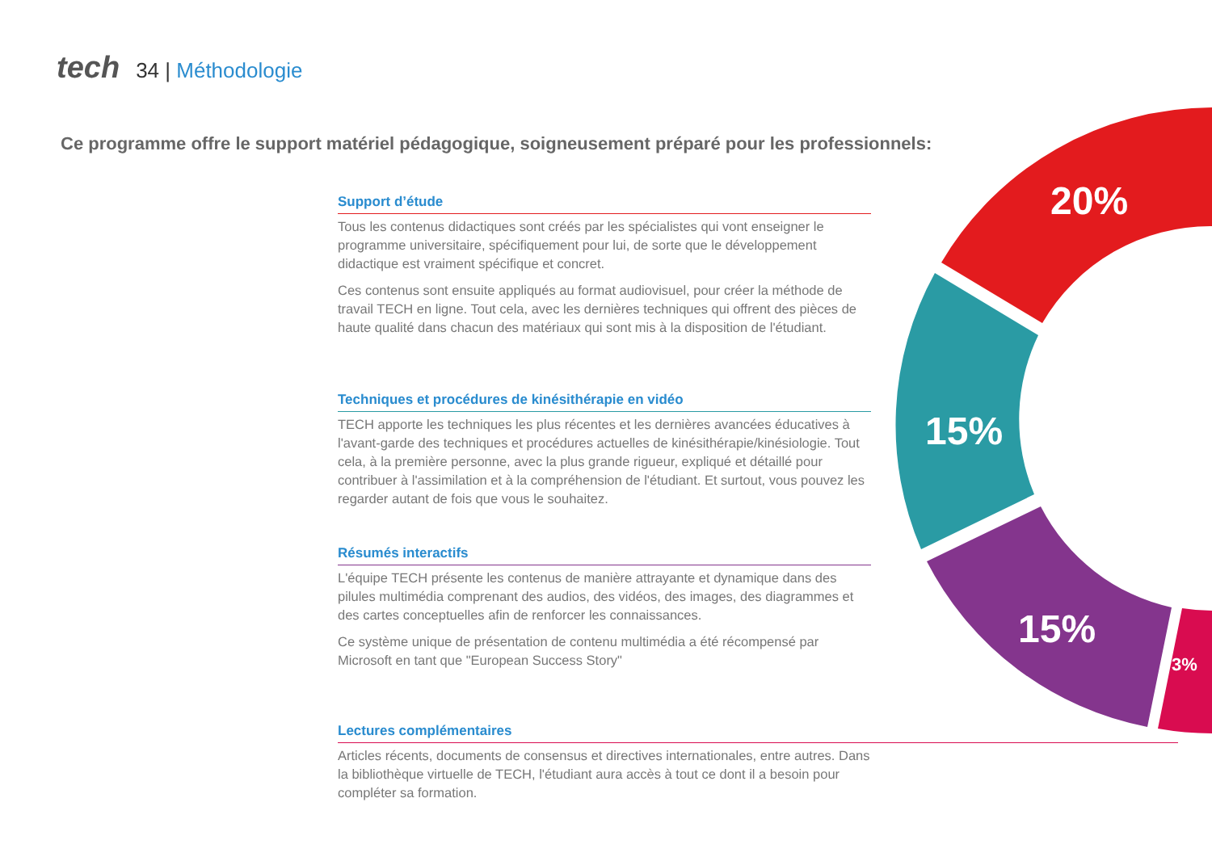tech 34 | Méthodologie
Ce programme offre le support matériel pédagogique, soigneusement préparé pour les professionnels:
Support d’étude
Tous les contenus didactiques sont créés par les spécialistes qui vont enseigner le programme universitaire, spécifiquement pour lui, de sorte que le développement didactique est vraiment spécifique et concret.
Ces contenus sont ensuite appliqués au format audiovisuel, pour créer la méthode de travail TECH en ligne. Tout cela, avec les dernières techniques qui offrent des pièces de haute qualité dans chacun des matériaux qui sont mis à la disposition de l'étudiant.
Techniques et procédures de kinésithérapie en vidéo
TECH apporte les techniques les plus récentes et les dernières avancées éducatives à l'avant-garde des techniques et procédures actuelles de kinésithérapie/kinésiologie. Tout cela, à la première personne, avec la plus grande rigueur, expliqué et détaillé pour contribuer à l'assimilation et à la compréhension de l'étudiant. Et surtout, vous pouvez les regarder autant de fois que vous le souhaitez.
Résumés interactifs
L'équipe TECH présente les contenus de manière attrayante et dynamique dans des pilules multimédia comprenant des audios, des vidéos, des images, des diagrammes et des cartes conceptuelles afin de renforcer les connaissances.
Ce système unique de présentation de contenu multimédia a été récompensé par Microsoft en tant que "European Success Story"
Lectures complémentaires
Articles récents, documents de consensus et directives internationales, entre autres. Dans la bibliothèque virtuelle de TECH, l'étudiant aura accès à tout ce dont il a besoin pour compléter sa formation.
20%
15%
15%
3%